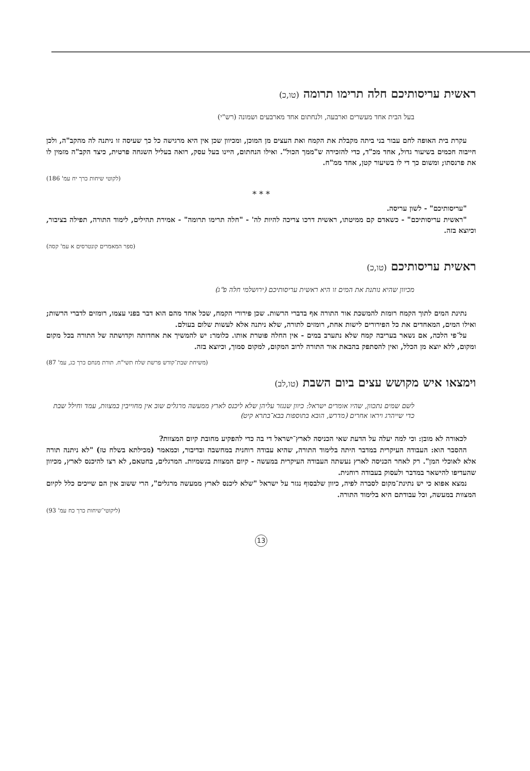ראשית עריסותיכם חלה תרימו תרומה (טו,כ)
בעל הבית אחד מעשרים וארבעה, ולנחתום אחד מארבעים ושמונה (רש"י)
עקרת בית האופה לחם עבור בני ביתה מקבלת את הקמח ואת העצים מן המוכן, ומכיוון שכן אין היא מרגישה כל כך שעיסה זו ניתנה לה מהקב"ה, ולכן חייבוה חכמים בשיעור גדול, אחד מכ"ד, כדי להזכירה ש"ממך הכול". ואילו הנחתום, היינו בעל עסק, רואה בעליל השגחה פרטית, כיצד הקב"ה מזמין לו את פרנסתו; ומשום כך די לו בשיעור קטן, אחד ממ"ח.
(לקוטי שיחות כרך יח עמ' 186)
* * *
"עריסותיכם" - לשון עריסה.
"ראשית עריסותיכם" - כשאדם קם ממיטתו, ראשית דרכו צריכה להיות לה' - "חלה תרימו תרומה" - אמירת תהילים, לימוד התורה, תפילה בציבור, וכיוצא בזה.
(ספר המאמרים קונטרסים א עמ' קסה)
ראשית עריסותיכם (טו,כ)
מכיוון שהיא נותנת את המים זו היא ראשית עריסותיכם (ירושלמי חלה פ"ג)
נתינת המים לתוך הקמח רומזת להמשכת אור התורה אף בדברי הרשות. שכן פירורי הקמח, שכל אחד מהם הוא דבר בפני עצמו, רומזים לדברי הרשות; ואילו המים, המאחדים את כל הפירורים לישות אחת, רומזים לתורה, שלא ניתנה אלא לעשות שלום בעולם.
על־פי הלכה, אם נשאר בעריבה קמח שלא נתערב במים - אין החלה פוטרת אותו. כלומר: יש להמשיך את אחדותה וקדושתה של התורה בכל מקום ומקום, ללא יוצא מן הכלל, ואין להסתפק בהבאת אור התורה לרוב המקום, למקום סמוך, וכיוצא בזה.
(משיחת שבת־קודש פרשת שלח תשי"ח. תורת מנחם כרך כג, עמ' 87)
וימצאו איש מקושש עצים ביום השבת (טו,לב)
לשם שמים נתכוון, שהיו אומרים ישראל: כיוון שנגזר עליהן שלא ליכנס לארץ ממעשה מרגלים שוב אין מחוייבין במצוות, עמד וחילל שבת כדי שייהרג ויראו אחרים (מדרש, הובא בתוספות בבא־בתרא קיט)
לכאורה לא מובן: וכי למה יעלה על הדעת שאי הכניסה לארץ־ישראל די בה כדי להפקיע מחובת קיום המצוות?
ההסבר הוא: העבודה העיקרית במדבר היתה בלימוד התורה, שהיא עבודה רוחנית במחשבה ובדיבור, וכמאמר (מכילתא בשלח טז) "לא ניתנה תורה אלא לאוכלי המן". רק לאחר הכניסה לארץ נעשתה העבודה העיקרית במעשה - קיום המצוות בגשמיות. המרגלים, בחטאם, לא רצו להיכנס לארץ, מכיוון שהעדיפו להישאר במדבר ולעסוק בעבודה רוחנית.
נמצא אפוא כי יש נתינת־מקום לסברה לפיה, כיוון שלבסוף נגזר על ישראל "שלא ליכנס לארץ ממעשה מרגלים", הרי ששוב אין הם שייכים כלל לקיום המצוות במעשה, וכל עבודתם היא בלימוד התורה.
(ליקוטי־שיחות כרך כח עמ' 93)
13